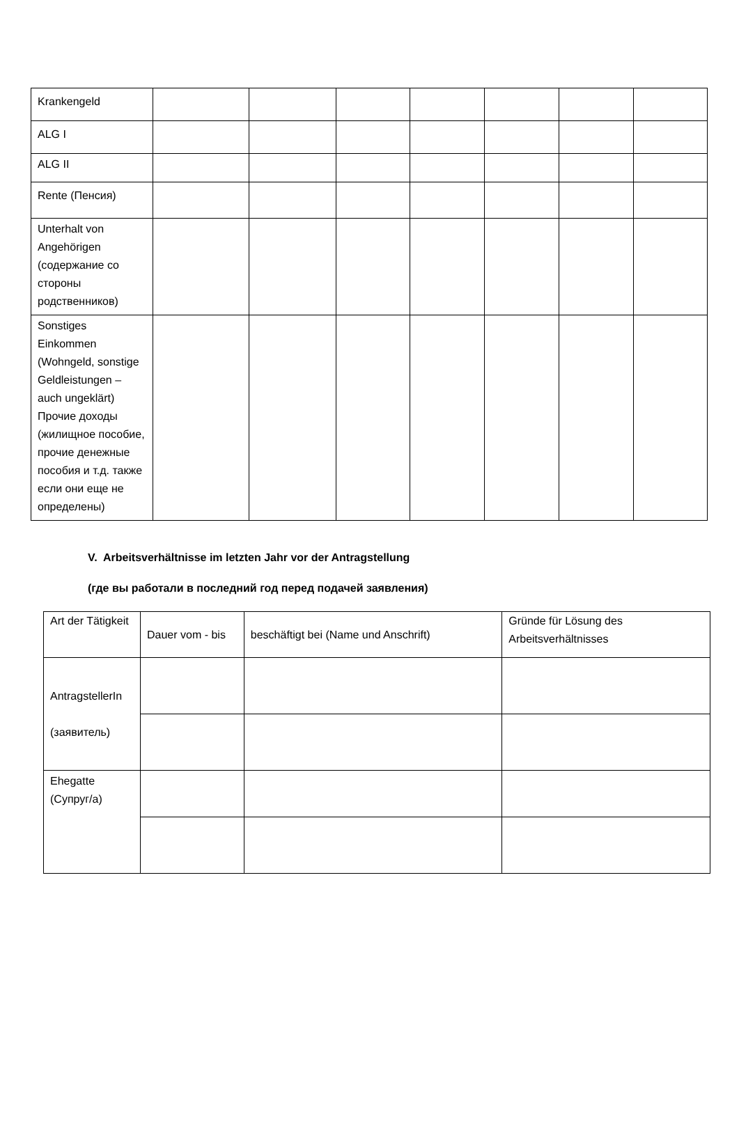| Krankengeld | | | | | | | |
| ALG I | | | | | | | |
| ALG II | | | | | | | |
| Rente (Пенсия) | | | | | | | |
| Unterhalt von Angehörigen (содержание со стороны родственников) | | | | | | | |
| Sonstiges Einkommen (Wohngeld, sonstige Geldleistungen – auch ungeklärt) Прочие доходы (жилищное пособие, прочие денежные пособия и т.д. также если они еще не определены) | | | | | | | |
V. Arbeitsverhältnisse im letzten Jahr vor der Antragstellung
(где вы работали в последний год перед подачей заявления)
| Art der Tätigkeit | Dauer vom - bis | beschäftigt bei (Name und Anschrift) | Gründe für Lösung des Arbeitsverhältnisses |
| AntragstellerIn (заявитель) | | | |
| Ehegatte (Супруг/а) | | | |